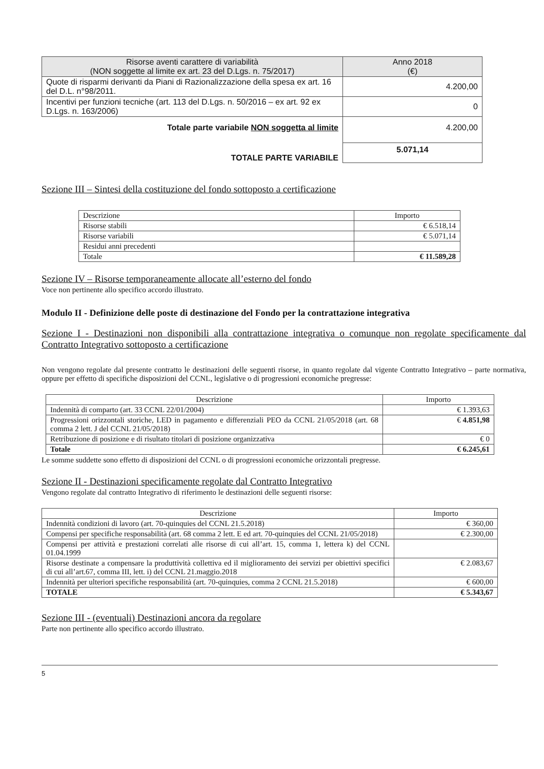| Risorse aventi carattere di variabilità (NON soggette al limite ex art. 23 del D.Lgs. n. 75/2017) | Anno 2018 (€) |
| --- | --- |
| Quote di risparmi derivanti da Piani di Razionalizzazione della spesa ex art. 16 del D.L. n°98/2011. | 4.200,00 |
| Incentivi per funzioni tecniche (art. 113 del D.Lgs. n. 50/2016 – ex art. 92 ex D.Lgs. n. 163/2006) | 0 |
| Totale parte variabile NON soggetta al limite | 4.200,00 |
| TOTALE PARTE VARIABILE | 5.071,14 |
Sezione III – Sintesi della costituzione del fondo sottoposto a certificazione
| Descrizione | Importo |
| Risorse stabili | € 6.518,14 |
| Risorse variabili | € 5.071,14 |
| Residui anni precedenti | |
| Totale | € 11.589,28 |
Sezione IV – Risorse temporaneamente allocate all’esterno del fondo
Voce non pertinente allo specifico accordo illustrato.
Modulo II - Definizione delle poste di destinazione del Fondo per la contrattazione integrativa
Sezione I - Destinazioni non disponibili alla contrattazione integrativa o comunque non regolate specificamente dal Contratto Integrativo sottoposto a certificazione
Non vengono regolate dal presente contratto le destinazioni delle seguenti risorse, in quanto regolate dal vigente Contratto Integrativo – parte normativa, oppure per effetto di specifiche disposizioni del CCNL, legislative o di progressioni economiche pregresse:
| Descrizione | Importo |
| Indennità di comparto (art. 33 CCNL 22/01/2004) | € 1.393,63 |
| Progressioni orizzontali storiche, LED in pagamento e differenziali PEO da CCNL 21/05/2018 (art. 68 comma 2 lett. J del CCNL 21/05/2018) | € 4.851,98 |
| Retribuzione di posizione e di risultato titolari di posizione organizzativa | € 0 |
| Totale | € 6.245,61 |
Le somme suddette sono effetto di disposizioni del CCNL o di progressioni economiche orizzontali pregresse.
Sezione II - Destinazioni specificamente regolate dal Contratto Integrativo
Vengono regolate dal contratto Integrativo di riferimento le destinazioni delle seguenti risorse:
| Descrizione | Importo |
| Indennità condizioni di lavoro (art. 70-quinquies del CCNL 21.5.2018) | € 360,00 |
| Compensi per specifiche responsabilità (art. 68 comma 2 lett. E ed art. 70-quinquies del CCNL 21/05/2018) | € 2.300,00 |
| Compensi per attività e prestazioni correlati alle risorse di cui all’art. 15, comma 1, lettera k) del CCNL 01.04.1999 | |
| Risorse destinate a compensare la produttività collettiva ed il miglioramento dei servizi per obiettivi specifici di cui all’art.67, comma III, lett. i) del CCNL 21.maggio.2018 | € 2.083,67 |
| Indennità per ulteriori specifiche responsabilità (art. 70-quinquies, comma 2 CCNL 21.5.2018) | € 600,00 |
| TOTALE | € 5.343,67 |
Sezione III - (eventuali) Destinazioni ancora da regolare
Parte non pertinente allo specifico accordo illustrato.
5